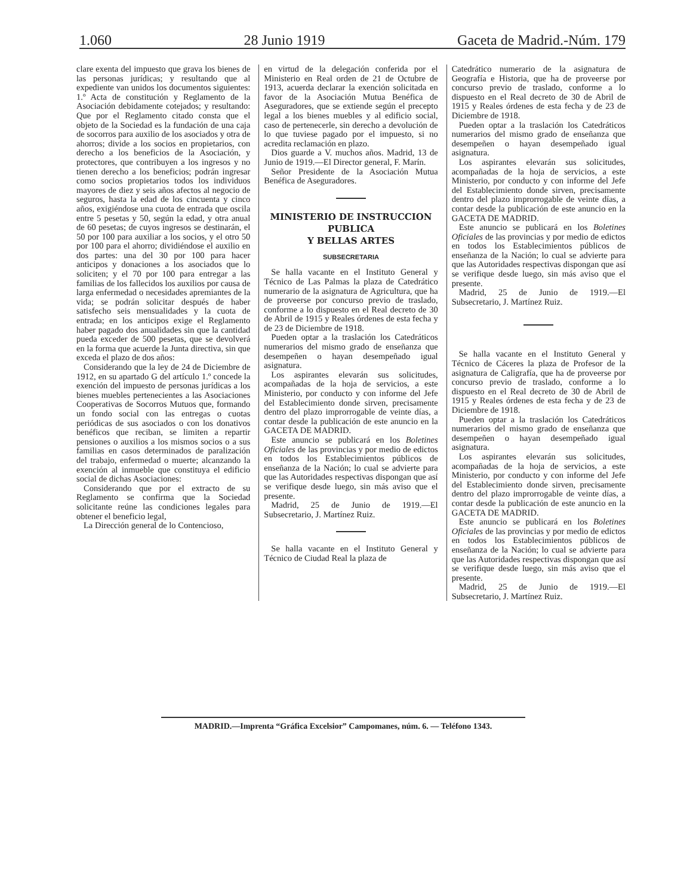1.060 28 Junio 1919 Gaceta de Madrid.-Núm. 179
clare exenta del impuesto que grava los bienes de las personas jurídicas; y resultando que al expediente van unidos los documentos siguientes: 1.º Acta de constitución y Reglamento de la Asociación debidamente cotejados; y resultando: Que por el Reglamento citado consta que el objeto de la Sociedad es la fundación de una caja de socorros para auxilio de los asociados y otra de ahorros; divide a los socios en propietarios, con derecho a los beneficios de la Asociación, y protectores, que contribuyen a los ingresos y no tienen derecho a los beneficios; podrán ingresar como socios propietarios todos los individuos mayores de diez y seis años afectos al negocio de seguros, hasta la edad de los cincuenta y cinco años, exigiéndose una cuota de entrada que oscila entre 5 pesetas y 50, según la edad, y otra anual de 60 pesetas; de cuyos ingresos se destinarán, el 50 por 100 para auxiliar a los socios, y el otro 50 por 100 para el ahorro; dividiéndose el auxilio en dos partes: una del 30 por 100 para hacer anticipos y donaciones a los asociados que lo soliciten; y el 70 por 100 para entregar a las familias de los fallecidos los auxilios por causa de larga enfermedad o necesidades apremiantes de la vida; se podrán solicitar después de haber satisfecho seis mensualidades y la cuota de entrada; en los anticipos exige el Reglamento haber pagado dos anualidades sin que la cantidad pueda exceder de 500 pesetas, que se devolverá en la forma que acuerde la Junta directiva, sin que exceda el plazo de dos años:
Considerando que la ley de 24 de Diciembre de 1912, en su apartado G del artículo 1.º concede la exención del impuesto de personas jurídicas a los bienes muebles pertenecientes a las Asociaciones Cooperativas de Socorros Mutuos que, formando un fondo social con las entregas o cuotas periódicas de sus asociados o con los donativos benéficos que reciban, se limiten a repartir pensiones o auxilios a los mismos socios o a sus familias en casos determinados de paralización del trabajo, enfermedad o muerte; alcanzando la exención al inmueble que constituya el edificio social de dichas Asociaciones:
Considerando que por el extracto de su Reglamento se confirma que la Sociedad solicitante reúne las condiciones legales para obtener el beneficio legal,
La Dirección general de lo Contencioso,
en virtud de la delegación conferida por el Ministerio en Real orden de 21 de Octubre de 1913, acuerda declarar la exención solicitada en favor de la Asociación Mutua Benéfica de Aseguradores, que se extiende según el precepto legal a los bienes muebles y al edificio social, caso de pertenecerle, sin derecho a devolución de lo que tuviese pagado por el impuesto, si no acredita reclamación en plazo.
Dios guarde a V. muchos años. Madrid, 13 de Junio de 1919.—El Director general, F. Marín.
Señor Presidente de la Asociación Mutua Benéfica de Aseguradores.
MINISTERIO DE INSTRUCCION PUBLICA
Y BELLAS ARTES
SUBSECRETARIA
Se halla vacante en el Instituto General y Técnico de Las Palmas la plaza de Catedrático numerario de la asignatura de Agricultura, que ha de proveerse por concurso previo de traslado, conforme a lo dispuesto en el Real decreto de 30 de Abril de 1915 y Reales órdenes de esta fecha y de 23 de Diciembre de 1918.
Pueden optar a la traslación los Catedráticos numerarios del mismo grado de enseñanza que desempeñen o hayan desempeñado igual asignatura.
Los aspirantes elevarán sus solicitudes, acompañadas de la hoja de servicios, a este Ministerio, por conducto y con informe del Jefe del Establecimiento donde sirven, precisamente dentro del plazo improrrogable de veinte días, a contar desde la publicación de este anuncio en la GACETA DE MADRID.
Este anuncio se publicará en los Boletines Oficiales de las provincias y por medio de edictos en todos los Establecimientos públicos de enseñanza de la Nación; lo cual se advierte para que las Autoridades respectivas dispongan que así se verifique desde luego, sin más aviso que el presente.
Madrid, 25 de Junio de 1919.—El Subsecretario, J. Martínez Ruiz.
Se halla vacante en el Instituto General y Técnico de Ciudad Real la plaza de
Catedrático numerario de la asignatura de Geografía e Historia, que ha de proveerse por concurso previo de traslado, conforme a lo dispuesto en el Real decreto de 30 de Abril de 1915 y Reales órdenes de esta fecha y de 23 de Diciembre de 1918.
Pueden optar a la traslación los Catedráticos numerarios del mismo grado de enseñanza que desempeñen o hayan desempeñado igual asignatura.
Los aspirantes elevarán sus solicitudes, acompañadas de la hoja de servicios, a este Ministerio, por conducto y con informe del Jefe del Establecimiento donde sirven, precisamente dentro del plazo improrrogable de veinte días, a contar desde la publicación de este anuncio en la GACETA DE MADRID.
Este anuncio se publicará en los Boletines Oficiales de las provincias y por medio de edictos en todos los Establecimientos públicos de enseñanza de la Nación; lo cual se advierte para que las Autoridades respectivas dispongan que así se verifique desde luego, sin más aviso que el presente.
Madrid, 25 de Junio de 1919.—El Subsecretario, J. Martínez Ruiz.
Se halla vacante en el Instituto General y Técnico de Cáceres la plaza de Profesor de la asignatura de Caligrafía, que ha de proveerse por concurso previo de traslado, conforme a lo dispuesto en el Real decreto de 30 de Abril de 1915 y Reales órdenes de esta fecha y de 23 de Diciembre de 1918.
Pueden optar a la traslación los Catedráticos numerarios del mismo grado de enseñanza que desempeñen o hayan desempeñado igual asignatura.
Los aspirantes elevarán sus solicitudes, acompañadas de la hoja de servicios, a este Ministerio, por conducto y con informe del Jefe del Establecimiento donde sirven, precisamente dentro del plazo improrrogable de veinte días, a contar desde la publicación de este anuncio en la GACETA DE MADRID.
Este anuncio se publicará en los Boletines Oficiales de las provincias y por medio de edictos en todos los Establecimientos públicos de enseñanza de la Nación; lo cual se advierte para que las Autoridades respectivas dispongan que así se verifique desde luego, sin más aviso que el presente.
Madrid, 25 de Junio de 1919.—El Subsecretario, J. Martínez Ruiz.
MADRID.—Imprenta “Gráfica Excelsior” Campomanes, núm. 6. — Teléfono 1343.